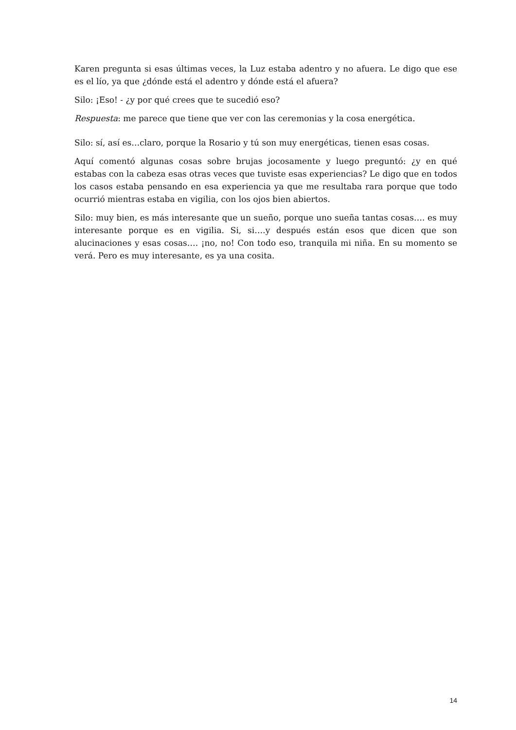Karen pregunta si esas últimas veces, la Luz estaba adentro y no afuera. Le digo que ese es el lío, ya que ¿dónde está el adentro y dónde está el afuera?
Silo: ¡Eso! - ¿y por qué crees que te sucedió eso?
Respuesta: me parece que tiene que ver con las ceremonias y la cosa energética.
Silo: sí, así es…claro, porque la Rosario y tú son muy energéticas, tienen esas cosas.
Aquí comentó algunas cosas sobre brujas jocosamente y luego preguntó: ¿y en qué estabas con la cabeza esas otras veces que tuviste esas experiencias? Le digo que en todos los casos estaba pensando en esa experiencia ya que me resultaba rara porque que todo ocurrió mientras estaba en vigilia, con los ojos bien abiertos.
Silo: muy bien, es más interesante que un sueño, porque uno sueña tantas cosas…. es muy interesante porque es en vigilia. Si, si….y después están esos que dicen que son alucinaciones y esas cosas…. ¡no, no! Con todo eso, tranquila mi niña. En su momento se verá. Pero es muy interesante, es ya una cosita.
14